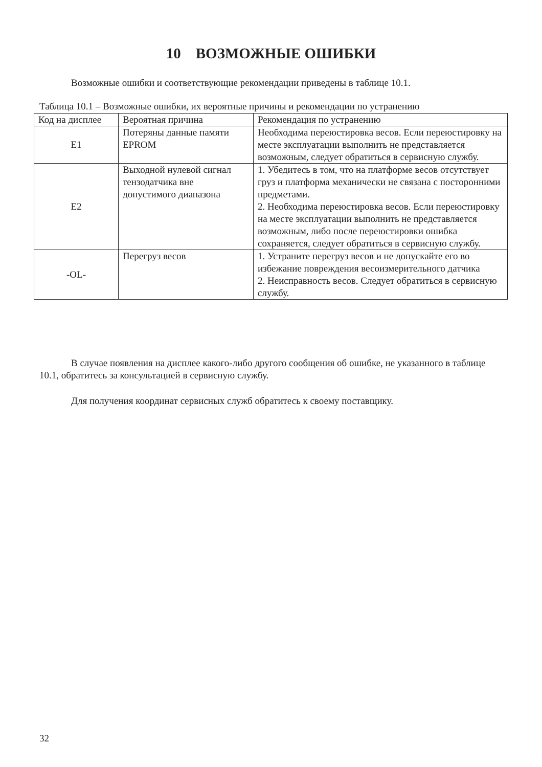10 ВОЗМОЖНЫЕ ОШИБКИ
Возможные ошибки и соответствующие рекомендации приведены в таблице 10.1.
Таблица 10.1 – Возможные ошибки, их вероятные причины и рекомендации по устранению
| Код на дисплее | Вероятная причина | Рекомендация по устранению |
| --- | --- | --- |
| E1 | Потеряны данные памяти EPROM | Необходима переюстировка весов. Если переюстировку на месте эксплуатации выполнить не представляется возможным, следует обратиться в сервисную службу. |
| E2 | Выходной нулевой сигнал тензодатчика вне допустимого диапазона | 1. Убедитесь в том, что на платформе весов отсутствует груз и платформа механически не связана с посторонними предметами. 2. Необходима переюстировка весов. Если переюстировку на месте эксплуатации выполнить не представляется возможным, либо после переюстировки ошибка сохраняется, следует обратиться в сервисную службу. |
| -OL- | Перегруз весов | 1. Устраните перегруз весов и не допускайте его во избежание повреждения весоизмерительного датчика 2. Неисправность весов. Следует обратиться в сервисную службу. |
В случае появления на дисплее какого-либо другого сообщения об ошибке, не указанного в таблице 10.1, обратитесь за консультацией в сервисную службу.
Для получения координат сервисных служб обратитесь к своему поставщику.
32